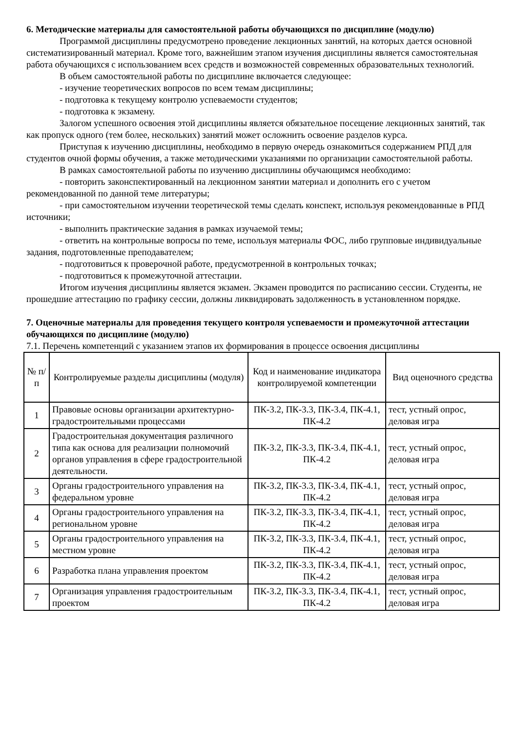6. Методические материалы для самостоятельной работы обучающихся по дисциплине (модулю)
Программой дисциплины предусмотрено проведение лекционных занятий, на которых дается основной систематизированный материал. Кроме того, важнейшим этапом изучения дисциплины является самостоятельная работа обучающихся с использованием всех средств и возможностей современных образовательных технологий.
В объем самостоятельной работы по дисциплине включается следующее:
- изучение теоретических вопросов по всем темам дисциплины;
- подготовка к текущему контролю успеваемости студентов;
- подготовка к экзамену.
Залогом успешного освоения этой дисциплины является обязательное посещение лекционных занятий, так как пропуск одного (тем более, нескольких) занятий может осложнить освоение разделов курса.
Приступая к изучению дисциплины, необходимо в первую очередь ознакомиться содержанием РПД для студентов очной формы обучения, а также методическими указаниями по организации самостоятельной работы.
В рамках самостоятельной работы по изучению дисциплины обучающимся необходимо:
- повторить законспектированный на лекционном занятии материал и дополнить его с учетом рекомендованной по данной теме литературы;
- при самостоятельном изучении теоретической темы сделать конспект, используя рекомендованные в РПД источники;
- выполнить практические задания в рамках изучаемой темы;
- ответить на контрольные вопросы по теме, используя материалы ФОС, либо групповые индивидуальные задания, подготовленные преподавателем;
- подготовиться к проверочной работе, предусмотренной в контрольных точках;
- подготовиться к промежуточной аттестации.
Итогом изучения дисциплины является экзамен. Экзамен проводится по расписанию сессии. Студенты, не прошедшие аттестацию по графику сессии, должны ликвидировать задолженность в установленном порядке.
7. Оценочные материалы для проведения текущего контроля успеваемости и промежуточной аттестации обучающихся по дисциплине (модулю)
7.1. Перечень компетенций с указанием этапов их формирования в процессе освоения дисциплины
| № п/п | Контролируемые разделы дисциплины (модуля) | Код и наименование индикатора контролируемой компетенции | Вид оценочного средства |
| --- | --- | --- | --- |
| 1 | Правовые основы организации архитектурно-градостроительными процессами | ПК-3.2, ПК-3.3, ПК-3.4, ПК-4.1, ПК-4.2 | тест, устный опрос, деловая игра |
| 2 | Градостроительная документация различного типа как основа для реализации полномочий органов управления в сфере градостроительной деятельности. | ПК-3.2, ПК-3.3, ПК-3.4, ПК-4.1, ПК-4.2 | тест, устный опрос, деловая игра |
| 3 | Органы градостроительного управления на федеральном уровне | ПК-3.2, ПК-3.3, ПК-3.4, ПК-4.1, ПК-4.2 | тест, устный опрос, деловая игра |
| 4 | Органы градостроительного управления на региональном уровне | ПК-3.2, ПК-3.3, ПК-3.4, ПК-4.1, ПК-4.2 | тест, устный опрос, деловая игра |
| 5 | Органы градостроительного управления на местном уровне | ПК-3.2, ПК-3.3, ПК-3.4, ПК-4.1, ПК-4.2 | тест, устный опрос, деловая игра |
| 6 | Разработка плана управления проектом | ПК-3.2, ПК-3.3, ПК-3.4, ПК-4.1, ПК-4.2 | тест, устный опрос, деловая игра |
| 7 | Организация управления градостроительным проектом | ПК-3.2, ПК-3.3, ПК-3.4, ПК-4.1, ПК-4.2 | тест, устный опрос, деловая игра |